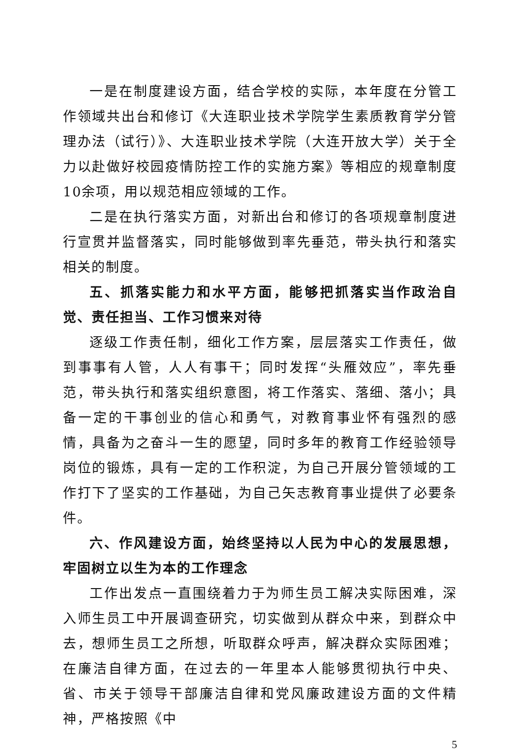一是在制度建设方面，结合学校的实际，本年度在分管工作领域共出台和修订《大连职业技术学院学生素质教育学分管理办法（试行）》、大连职业技术学院（大连开放大学）关于全力以赴做好校园疫情防控工作的实施方案》等相应的规章制度10余项，用以规范相应领域的工作。
二是在执行落实方面，对新出台和修订的各项规章制度进行宣贯并监督落实，同时能够做到率先垂范，带头执行和落实相关的制度。
五、抓落实能力和水平方面，能够把抓落实当作政治自觉、责任担当、工作习惯来对待
逐级工作责任制，细化工作方案，层层落实工作责任，做到事事有人管，人人有事干；同时发挥“头雁效应”，率先垂范，带头执行和落实组织意图，将工作落实、落细、落小；具备一定的干事创业的信心和勇气，对教育事业怀有强烈的感情，具备为之奋斗一生的愿望，同时多年的教育工作经验领导岗位的锻炼，具有一定的工作积淀，为自己开展分管领域的工作打下了坚实的工作基础，为自己矢志教育事业提供了必要条件。
六、作风建设方面，始终坚持以人民为中心的发展思想，牢固树立以生为本的工作理念
工作出发点一直围绕着力于为师生员工解决实际困难，深入师生员工中开展调查研究，切实做到从群众中来，到群众中去，想师生员工之所想，听取群众呼声，解决群众实际困难；在廉洁自律方面，在过去的一年里本人能够贯彻执行中央、省、市关于领导干部廉洁自律和党风廉政建设方面的文件精神，严格按照《中
5